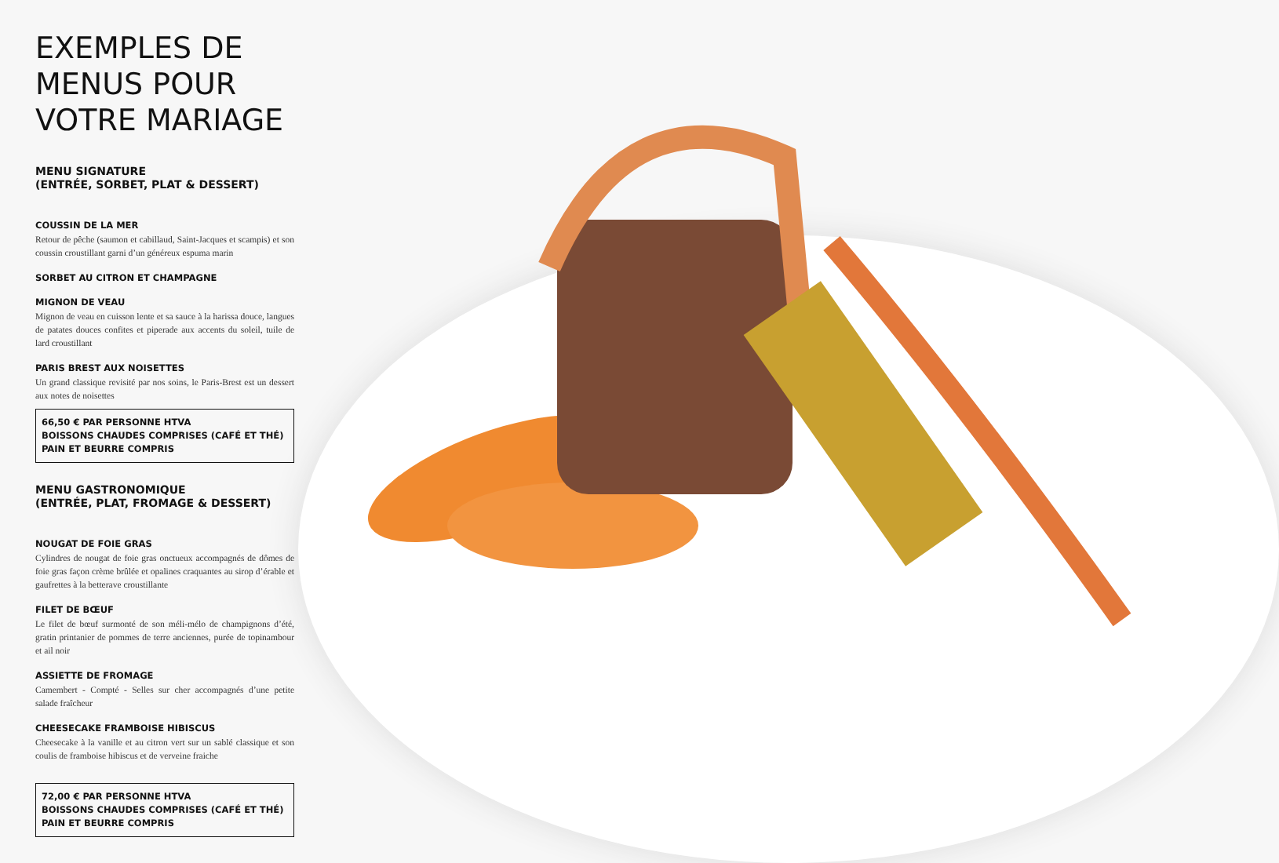EXEMPLES DE MENUS POUR VOTRE MARIAGE
MENU SIGNATURE
(ENTRÉE, SORBET, PLAT & DESSERT)
COUSSIN DE LA MER
Retour de pêche (saumon et cabillaud, Saint-Jacques et scampis) et son coussin croustillant garni d’un généreux espuma marin
SORBET AU CITRON ET CHAMPAGNE
MIGNON DE VEAU
Mignon de veau en cuisson lente et sa sauce à la harissa douce, langues de patates douces confites et piperade aux accents du soleil, tuile de lard croustillant
PARIS BREST AUX NOISETTES
Un grand classique revisité par nos soins, le Paris-Brest est un dessert aux notes de noisettes
66,50 € PAR PERSONNE HTVA
BOISSONS CHAUDES COMPRISES (CAFÉ ET THÉ)
PAIN ET BEURRE COMPRIS
MENU GASTRONOMIQUE
(ENTRÉE, PLAT, FROMAGE & DESSERT)
NOUGAT DE FOIE GRAS
Cylindres de nougat de foie gras onctueux accompagnés de dômes de foie gras façon crème brûlée et opalines craquantes au sirop d’érable et gaufrettes à la betterave croustillante
FILET DE BŒUF
Le filet de bœuf surmonté de son méli-mélo de champignons d’été, gratin printanier de pommes de terre anciennes, purée de topinambour et ail noir
ASSIETTE DE FROMAGE
Camembert - Compté - Selles sur cher accompagnés d’une petite salade fraîcheur
CHEESECAKE FRAMBOISE HIBISCUS
Cheesecake à la vanille et au citron vert sur un sablé classique et son coulis de framboise hibiscus et de verveine fraiche
72,00 € PAR PERSONNE HTVA
BOISSONS CHAUDES COMPRISES (CAFÉ ET THÉ)
PAIN ET BEURRE COMPRIS